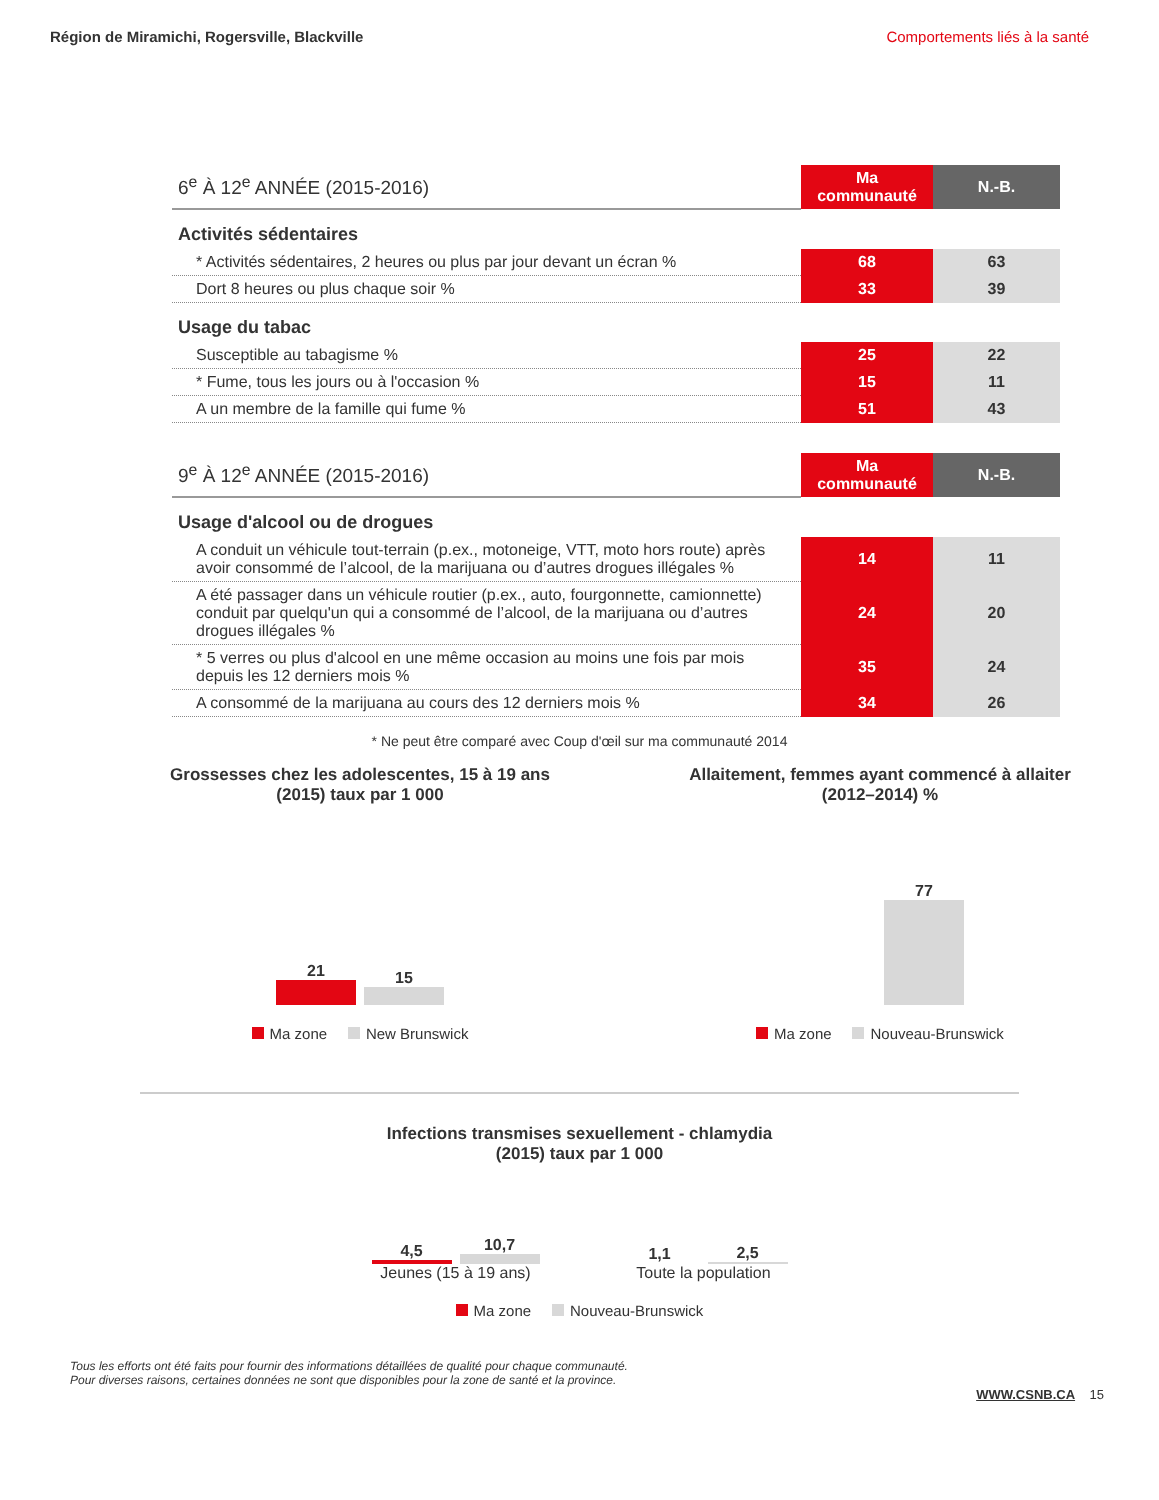Région de Miramichi, Rogersville, Blackville Comportements liés à la santé
| 6<sup>e</sup> À 12<sup>e</sup> ANNÉE (2015-2016) | Ma communauté | N.-B. |
| Activités sédentaires | | |
| * Activités sédentaires, 2 heures ou plus par jour devant un écran % | 68 | 63 |
| Dort 8 heures ou plus chaque soir % | 33 | 39 |
| Usage du tabac | | |
| Susceptible au tabagisme % | 25 | 22 |
| * Fume, tous les jours ou à l'occasion % | 15 | 11 |
| A un membre de la famille qui fume % | 51 | 43 |
| 9<sup>e</sup> À 12<sup>e</sup> ANNÉE (2015-2016) | Ma communauté | N.-B. |
| Usage d'alcool ou de drogues | | |
| A conduit un véhicule tout-terrain (p.ex., motoneige, VTT, moto hors route) après avoir consommé de l’alcool, de la marijuana ou d’autres drogues illégales % | 14 | 11 |
| A été passager dans un véhicule routier (p.ex., auto, fourgonnette, camionnette) conduit par quelqu'un qui a consommé de l’alcool, de la marijuana ou d’autres drogues illégales % | 24 | 20 |
| * 5 verres ou plus d'alcool en une même occasion au moins une fois par mois depuis les 12 derniers mois % | 35 | 24 |
| A consommé de la marijuana au cours des 12 derniers mois % | 34 | 26 |
* Ne peut être comparé avec Coup d'œil sur ma communauté 2014
Grossesses chez les adolescentes, 15 à 19 ans
(2015) taux par 1 000
21
15
Ma zone New Brunswick
Allaitement, femmes ayant commencé à allaiter
(2012–2014) %
77
Ma zone Nouveau-Brunswick
Infections transmises sexuellement - chlamydia
(2015) taux par 1 000
4,5
10,7
Jeunes (15 à 19 ans)
1,1
2,5
Toute la population
Ma zone Nouveau-Brunswick
Tous les efforts ont été faits pour fournir des informations détaillées de qualité pour chaque communauté.
Pour diverses raisons, certaines données ne sont que disponibles pour la zone de santé et la province.
WWW.CSNB.CA 15